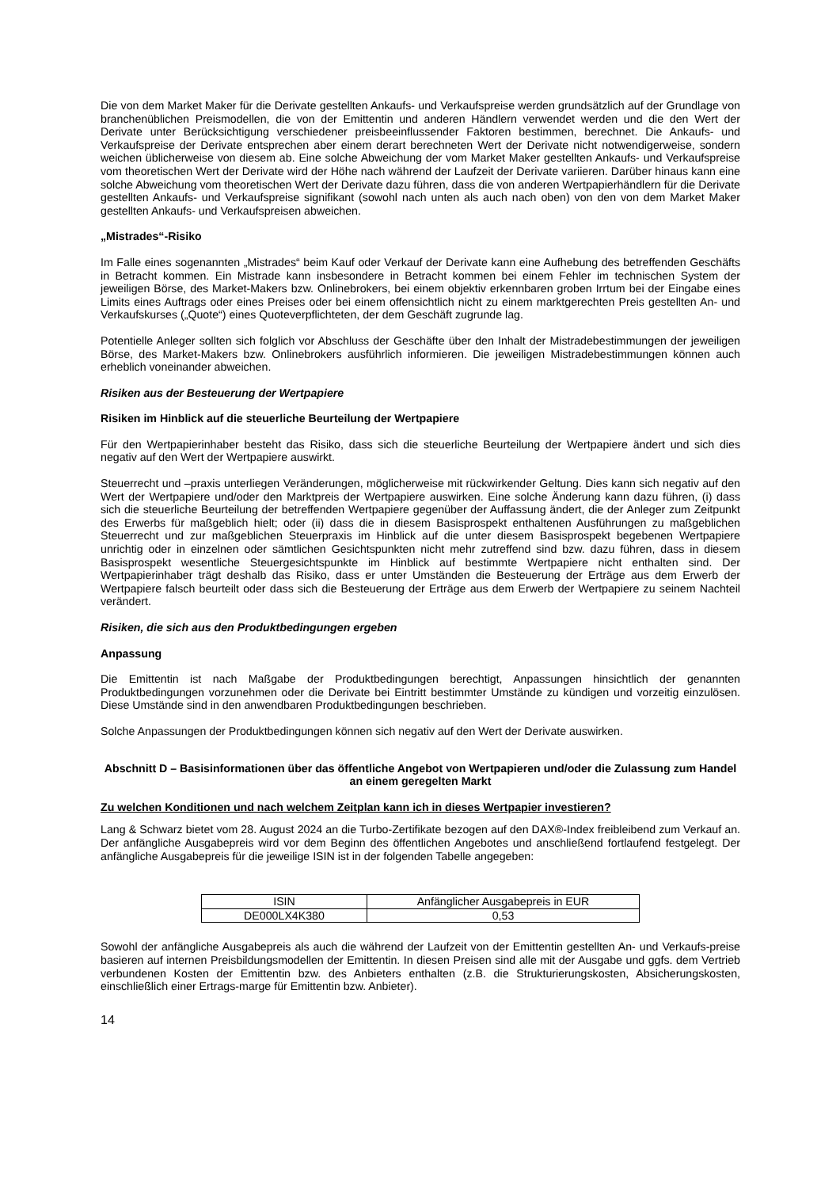Die von dem Market Maker für die Derivate gestellten Ankaufs- und Verkaufspreise werden grundsätzlich auf der Grundlage von branchenüblichen Preismodellen, die von der Emittentin und anderen Händlern verwendet werden und die den Wert der Derivate unter Berücksichtigung verschiedener preisbeeinflussender Faktoren bestimmen, berechnet. Die Ankaufs- und Verkaufspreise der Derivate entsprechen aber einem derart berechneten Wert der Derivate nicht notwendigerweise, sondern weichen üblicherweise von diesem ab. Eine solche Abweichung der vom Market Maker gestellten Ankaufs- und Verkaufspreise vom theoretischen Wert der Derivate wird der Höhe nach während der Laufzeit der Derivate variieren. Darüber hinaus kann eine solche Abweichung vom theoretischen Wert der Derivate dazu führen, dass die von anderen Wertpapierhändlern für die Derivate gestellten Ankaufs- und Verkaufspreise signifikant (sowohl nach unten als auch nach oben) von den von dem Market Maker gestellten Ankaufs- und Verkaufspreisen abweichen.
„Mistrades“-Risiko
Im Falle eines sogenannten „Mistrades“ beim Kauf oder Verkauf der Derivate kann eine Aufhebung des betreffenden Geschäfts in Betracht kommen. Ein Mistrade kann insbesondere in Betracht kommen bei einem Fehler im technischen System der jeweiligen Börse, des Market-Makers bzw. Onlinebrokers, bei einem objektiv erkennbaren groben Irrtum bei der Eingabe eines Limits eines Auftrags oder eines Preises oder bei einem offensichtlich nicht zu einem marktgerechten Preis gestellten An- und Verkaufskurses („Quote“) eines Quoteverpflichteten, der dem Geschäft zugrunde lag.
Potentielle Anleger sollten sich folglich vor Abschluss der Geschäfte über den Inhalt der Mistradebestimmungen der jeweiligen Börse, des Market-Makers bzw. Onlinebrokers ausführlich informieren. Die jeweiligen Mistradebestimmungen können auch erheblich voneinander abweichen.
Risiken aus der Besteuerung der Wertpapiere
Risiken im Hinblick auf die steuerliche Beurteilung der Wertpapiere
Für den Wertpapierinhaber besteht das Risiko, dass sich die steuerliche Beurteilung der Wertpapiere ändert und sich dies negativ auf den Wert der Wertpapiere auswirkt.
Steuerrecht und –praxis unterliegen Veränderungen, möglicherweise mit rückwirkender Geltung. Dies kann sich negativ auf den Wert der Wertpapiere und/oder den Marktpreis der Wertpapiere auswirken. Eine solche Änderung kann dazu führen, (i) dass sich die steuerliche Beurteilung der betreffenden Wertpapiere gegenüber der Auffassung ändert, die der Anleger zum Zeitpunkt des Erwerbs für maßgeblich hielt; oder (ii) dass die in diesem Basisprospekt enthaltenen Ausführungen zu maßgeblichen Steuerrecht und zur maßgeblichen Steuerpraxis im Hinblick auf die unter diesem Basisprospekt begebenen Wertpapiere unrichtig oder in einzelnen oder sämtlichen Gesichtspunkten nicht mehr zutreffend sind bzw. dazu führen, dass in diesem Basisprospekt wesentliche Steuergesichtspunkte im Hinblick auf bestimmte Wertpapiere nicht enthalten sind. Der Wertpapierinhaber trägt deshalb das Risiko, dass er unter Umständen die Besteuerung der Erträge aus dem Erwerb der Wertpapiere falsch beurteilt oder dass sich die Besteuerung der Erträge aus dem Erwerb der Wertpapiere zu seinem Nachteil verändert.
Risiken, die sich aus den Produktbedingungen ergeben
Anpassung
Die Emittentin ist nach Maßgabe der Produktbedingungen berechtigt, Anpassungen hinsichtlich der genannten Produktbedingungen vorzunehmen oder die Derivate bei Eintritt bestimmter Umstände zu kündigen und vorzeitig einzulösen. Diese Umstände sind in den anwendbaren Produktbedingungen beschrieben.
Solche Anpassungen der Produktbedingungen können sich negativ auf den Wert der Derivate auswirken.
Abschnitt D – Basisinformationen über das öffentliche Angebot von Wertpapieren und/oder die Zulassung zum Handel an einem geregelten Markt
Zu welchen Konditionen und nach welchem Zeitplan kann ich in dieses Wertpapier investieren?
Lang & Schwarz bietet vom 28. August 2024 an die Turbo-Zertifikate bezogen auf den DAX®-Index freibleibend zum Verkauf an. Der anfängliche Ausgabepreis wird vor dem Beginn des öffentlichen Angebotes und anschließend fortlaufend festgelegt. Der anfängliche Ausgabepreis für die jeweilige ISIN ist in der folgenden Tabelle angegeben:
| ISIN | Anfänglicher Ausgabepreis in EUR |
| DE000LX4K380 | 0,53 |
Sowohl der anfängliche Ausgabepreis als auch die während der Laufzeit von der Emittentin gestellten An- und Verkaufs-preise basieren auf internen Preisbildungsmodellen der Emittentin. In diesen Preisen sind alle mit der Ausgabe und ggfs. dem Vertrieb verbundenen Kosten der Emittentin bzw. des Anbieters enthalten (z.B. die Strukturierungskosten, Absicherungskosten, einschließlich einer Ertrags-marge für Emittentin bzw. Anbieter).
14